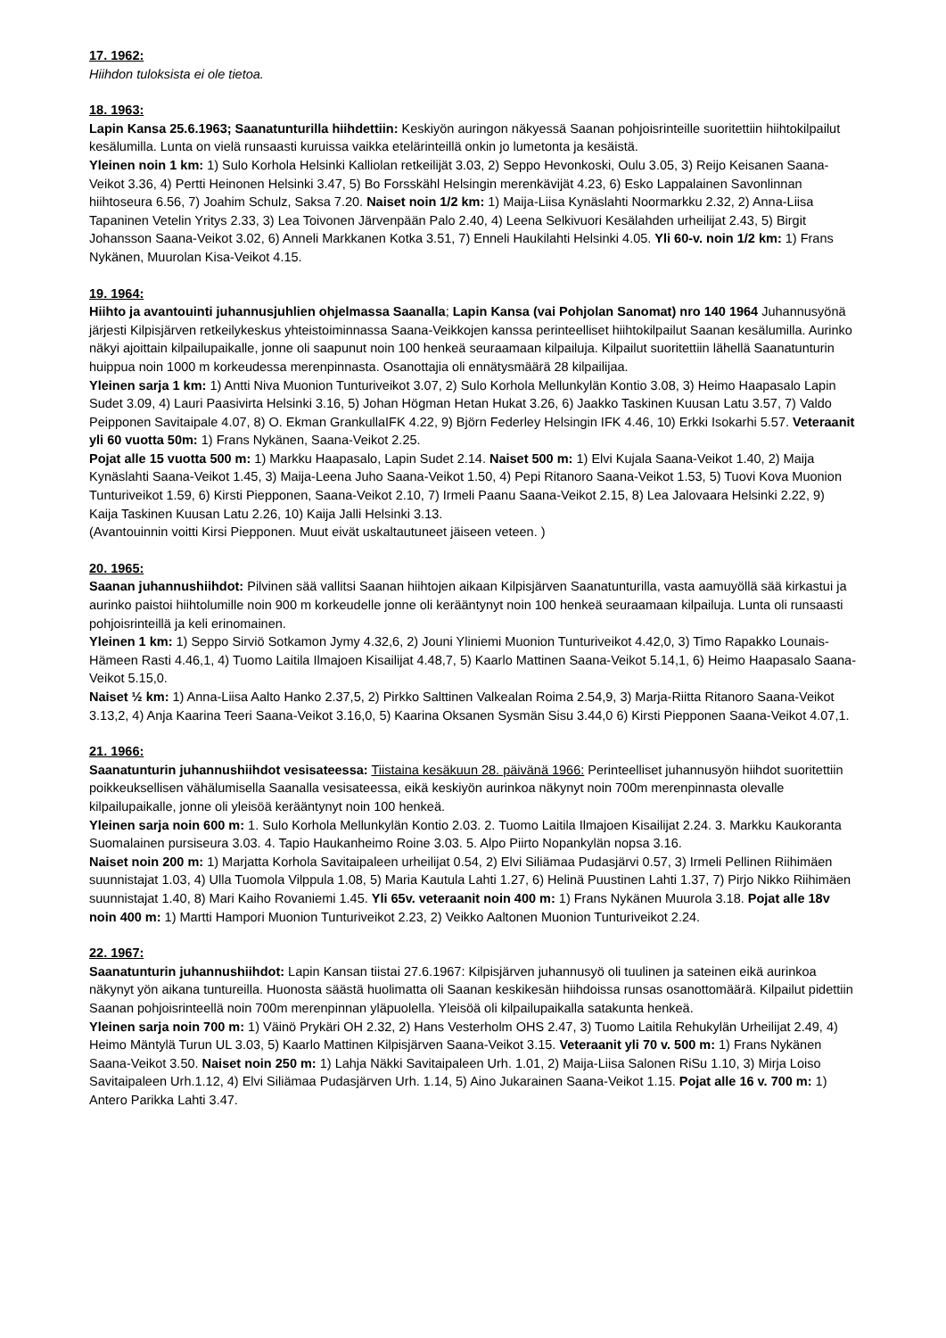17. 1962:
Hiihdon tuloksista ei ole tietoa.
18. 1963:
Lapin Kansa 25.6.1963; Saanatunturilla hiihdettiin: Keskiyön auringon näkyessä Saanan pohjoisrinteille suoritettiin hiihtokilpailut kesälumilla. Lunta on vielä runsaasti kuruissa vaikka etelärinteillä onkin jo lumetonta ja kesäistä.
Yleinen noin 1 km: 1) Sulo Korhola Helsinki Kalliolan retkeilijät 3.03, 2) Seppo Hevonkoski, Oulu 3.05, 3) Reijo Keisanen Saana-Veikot 3.36, 4) Pertti Heinonen Helsinki 3.47, 5) Bo Forsskähl Helsingin merenkävijät 4.23, 6) Esko Lappalainen Savonlinnan hiihtoseura 6.56, 7) Joahim Schulz, Saksa 7.20. Naiset noin 1/2 km: 1) Maija-Liisa Kynäslahti Noormarkku 2.32, 2) Anna-Liisa Tapaninen Vetelin Yritys 2.33, 3) Lea Toivonen Järvenpään Palo 2.40, 4) Leena Selkivuori Kesälahden urheilijat 2.43, 5) Birgit Johansson Saana-Veikot 3.02, 6) Anneli Markkanen Kotka 3.51, 7) Enneli Haukilahti Helsinki 4.05. Yli 60-v. noin 1/2 km: 1) Frans Nykänen, Muurolan Kisa-Veikot 4.15.
19. 1964:
Hiihto ja avantouinti juhannusjuhlien ohjelmassa Saanalla; Lapin Kansa (vai Pohjolan Sanomat) nro 140 1964 Juhannusyönä järjesti Kilpisjärven retkeilykeskus yhteistoiminnassa Saana-Veikkojen kanssa perinteelliset hiihtokilpailut Saanan kesälumilla. Aurinko näkyi ajoittain kilpailupaikalle, jonne oli saapunut noin 100 henkeä seuraamaan kilpailuja. Kilpailut suoritettiin lähellä Saanatunturin huippua noin 1000 m korkeudessa merenpinnasta. Osanottajia oli ennätysmäärä 28 kilpailijaa.
Yleinen sarja 1 km: 1) Antti Niva Muonion Tunturiveikot 3.07, 2) Sulo Korhola Mellunkylän Kontio 3.08, 3) Heimo Haapasalo Lapin Sudet 3.09, 4) Lauri Paasivirta Helsinki 3.16, 5) Johan Högman Hetan Hukat 3.26, 6) Jaakko Taskinen Kuusan Latu 3.57, 7) Valdo Peipponen Savitaipale 4.07, 8) O. Ekman GrankullaIFK 4.22, 9) Björn Federley Helsingin IFK 4.46, 10) Erkki Isokarhi 5.57. Veteraanit yli 60 vuotta 50m: 1) Frans Nykänen, Saana-Veikot 2.25.
Pojat alle 15 vuotta 500 m: 1) Markku Haapasalo, Lapin Sudet 2.14. Naiset 500 m: 1) Elvi Kujala Saana-Veikot 1.40, 2) Maija Kynäslahti Saana-Veikot 1.45, 3) Maija-Leena Juho Saana-Veikot 1.50, 4) Pepi Ritanoro Saana-Veikot 1.53, 5) Tuovi Kova Muonion Tunturiveikot 1.59, 6) Kirsti Piepponen, Saana-Veikot 2.10, 7) Irmeli Paanu Saana-Veikot 2.15, 8) Lea Jalovaara Helsinki 2.22, 9) Kaija Taskinen Kuusan Latu 2.26, 10) Kaija Jalli Helsinki 3.13.
(Avantouinnin voitti Kirsi Piepponen. Muut eivät uskaltautuneet jäiseen veteen. )
20. 1965:
Saanan juhannushiihdot: Pilvinen sää vallitsi Saanan hiihtojen aikaan Kilpisjärven Saanatunturilla, vasta aamuyöllä sää kirkastui ja aurinko paistoi hiihtolumille noin 900 m korkeudelle jonne oli kerääntynyt noin 100 henkeä seuraamaan kilpailuja. Lunta oli runsaasti pohjoisrinteillä ja keli erinomainen.
Yleinen 1 km: 1) Seppo Sirviö Sotkamon Jymy 4.32,6, 2) Jouni Yliniemi Muonion Tunturiveikot 4.42,0, 3) Timo Rapakko Lounais-Hämeen Rasti 4.46,1, 4) Tuomo Laitila Ilmajoen Kisailijat 4.48,7, 5) Kaarlo Mattinen Saana-Veikot 5.14,1, 6) Heimo Haapasalo Saana-Veikot 5.15,0.
Naiset ½ km: 1) Anna-Liisa Aalto Hanko 2.37,5, 2) Pirkko Salttinen Valkealan Roima 2.54,9, 3) Marja-Riitta Ritanoro Saana-Veikot 3.13,2, 4) Anja Kaarina Teeri Saana-Veikot 3.16,0, 5) Kaarina Oksanen Sysmän Sisu 3.44,0 6) Kirsti Piepponen Saana-Veikot 4.07,1.
21. 1966:
Saanatunturin juhannushiihdot vesisateessa: Tiistaina kesäkuun 28. päivänä 1966: Perinteelliset juhannusyön hiihdot suoritettiin poikkeuksellisen vähälumisella Saanalla vesisateessa, eikä keskiyön aurinkoa näkynyt noin 700m merenpinnasta olevalle kilpailupaikalle, jonne oli yleisöä kerääntynyt noin 100 henkeä.
Yleinen sarja noin 600 m: 1. Sulo Korhola Mellunkylän Kontio 2.03. 2. Tuomo Laitila Ilmajoen Kisailijat 2.24. 3. Markku Kaukoranta Suomalainen pursiseura 3.03. 4. Tapio Haukanheimo Roine 3.03. 5. Alpo Piirto Nopankylän nopsa 3.16.
Naiset noin 200 m: 1) Marjatta Korhola Savitaipaleen urheilijat 0.54, 2) Elvi Siliämaa Pudasjärvi 0.57, 3) Irmeli Pellinen Riihimäen suunnistajat 1.03, 4) Ulla Tuomola Vilppula 1.08, 5) Maria Kautula Lahti 1.27, 6) Helinä Puustinen Lahti 1.37, 7) Pirjo Nikko Riihimäen suunnistajat 1.40, 8) Mari Kaiho Rovaniemi 1.45. Yli 65v. veteraanit noin 400 m: 1) Frans Nykänen Muurola 3.18. Pojat alle 18v noin 400 m: 1) Martti Hampori Muonion Tunturiveikot 2.23, 2) Veikko Aaltonen Muonion Tunturiveikot 2.24.
22. 1967:
Saanatunturin juhannushiihdot: Lapin Kansan tiistai 27.6.1967: Kilpisjärven juhannusyö oli tuulinen ja sateinen eikä aurinkoa näkynyt yön aikana tuntureilla. Huonosta säästä huolimatta oli Saanan keskikesän hiihdoissa runsas osanottomäärä. Kilpailut pidettiin Saanan pohjoisrinteellä noin 700m merenpinnan yläpuolella. Yleisöä oli kilpailupaikalla satakunta henkeä.
Yleinen sarja noin 700 m: 1) Väinö Prykäri OH 2.32, 2) Hans Vesterholm OHS 2.47, 3) Tuomo Laitila Rehukylän Urheilijat 2.49, 4) Heimo Mäntylä Turun UL 3.03, 5) Kaarlo Mattinen Kilpisjärven Saana-Veikot 3.15. Veteraanit yli 70 v. 500 m: 1) Frans Nykänen Saana-Veikot 3.50. Naiset noin 250 m: 1) Lahja Näkki Savitaipaleen Urh. 1.01, 2) Maija-Liisa Salonen RiSu 1.10, 3) Mirja Loiso Savitaipaleen Urh.1.12, 4) Elvi Siliämaa Pudasjärven Urh. 1.14, 5) Aino Jukarainen Saana-Veikot 1.15. Pojat alle 16 v. 700 m: 1) Antero Parikka Lahti 3.47.